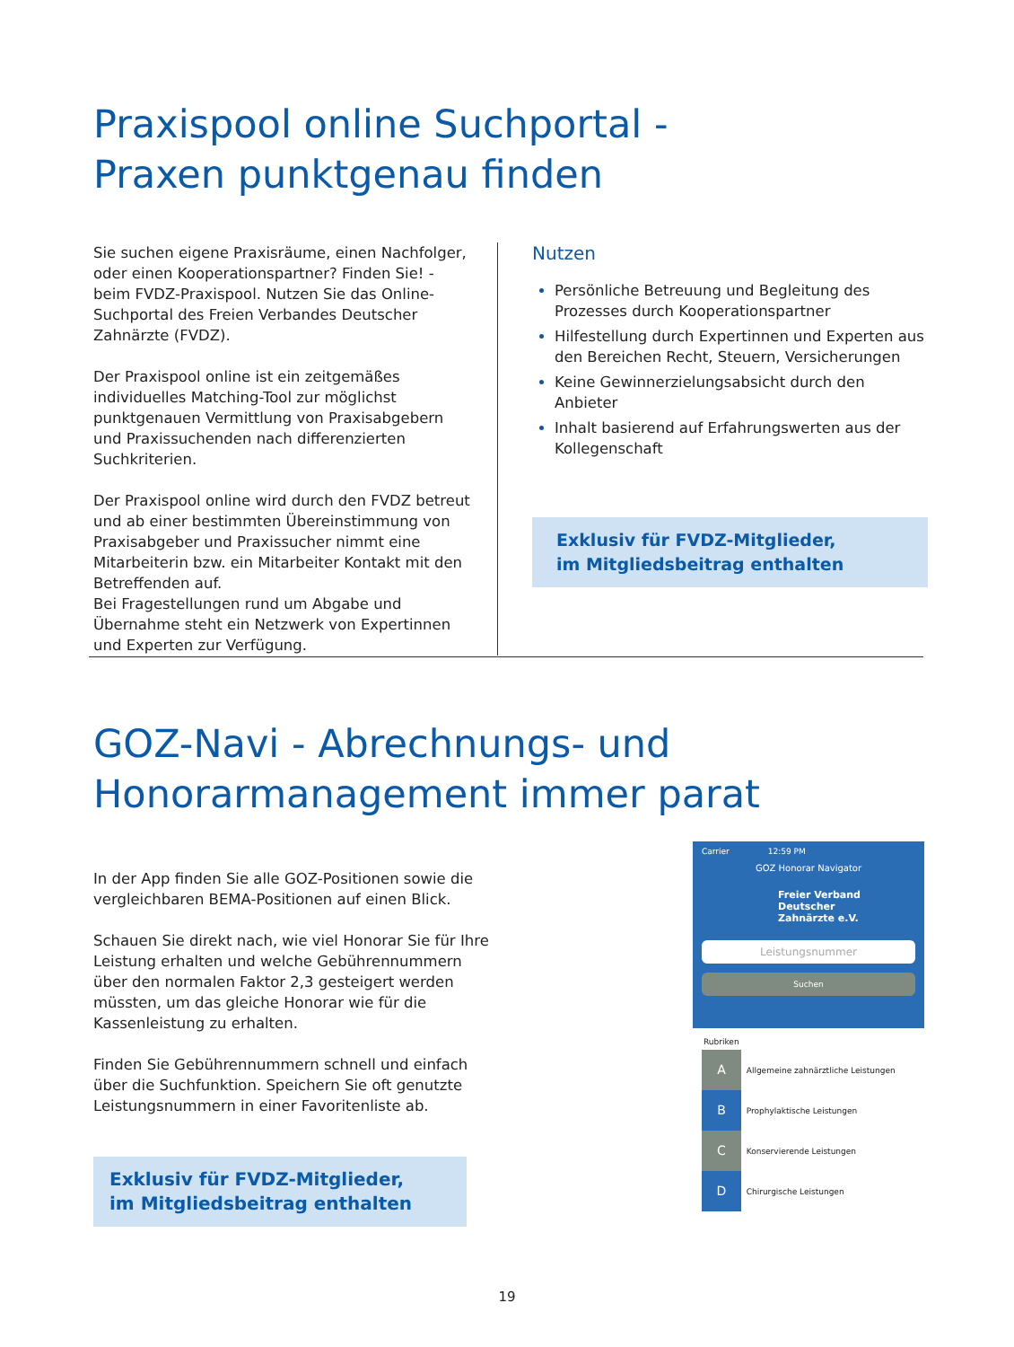Praxispool online Suchportal -
Praxen punktgenau finden
Sie suchen eigene Praxisräume, einen Nachfolger, oder einen Kooperationspartner? Finden Sie! - beim FVDZ-Praxispool. Nutzen Sie das Online-Suchportal des Freien Verbandes Deutscher Zahnärzte (FVDZ).
Der Praxispool online ist ein zeitgemäßes individuelles Matching-Tool zur möglichst punktgenauen Vermittlung von Praxisabgebern und Praxissuchenden nach differenzierten Suchkriterien.
Der Praxispool online wird durch den FVDZ betreut und ab einer bestimmten Übereinstimmung von Praxisabgeber und Praxissucher nimmt eine Mitarbeiterin bzw. ein Mitarbeiter Kontakt mit den Betreffenden auf.
Bei Fragestellungen rund um Abgabe und Übernahme steht ein Netzwerk von Expertinnen und Experten zur Verfügung.
Nutzen
Persönliche Betreuung und Begleitung des Prozesses durch Kooperationspartner
Hilfestellung durch Expertinnen und Experten aus den Bereichen Recht, Steuern, Versicherungen
Keine Gewinnerzielungsabsicht durch den Anbieter
Inhalt basierend auf Erfahrungswerten aus der Kollegenschaft
Exklusiv für FVDZ-Mitglieder,
im Mitgliedsbeitrag enthalten
GOZ-Navi - Abrechnungs- und
Honorarmanagement immer parat
In der App finden Sie alle GOZ-Positionen sowie die vergleichbaren BEMA-Positionen auf einen Blick.
Schauen Sie direkt nach, wie viel Honorar Sie für Ihre Leistung erhalten und welche Gebührennummern über den normalen Faktor 2,3 gesteigert werden müssten, um das gleiche Honorar wie für die Kassenleistung zu erhalten.
Finden Sie Gebührennummern schnell und einfach über die Suchfunktion. Speichern Sie oft genutzte Leistungsnummern in einer Favoritenliste ab.
Exklusiv für FVDZ-Mitglieder,
im Mitgliedsbeitrag enthalten
Carrier 12:59 PM
GOZ Honorar Navigator
Freier Verband
Deutscher
Zahnärzte e.V.
Leistungsnummer
Suchen
Rubriken
A Allgemeine zahnärztliche Leistungen
B Prophylaktische Leistungen
C Konservierende Leistungen
D Chirurgische Leistungen
19